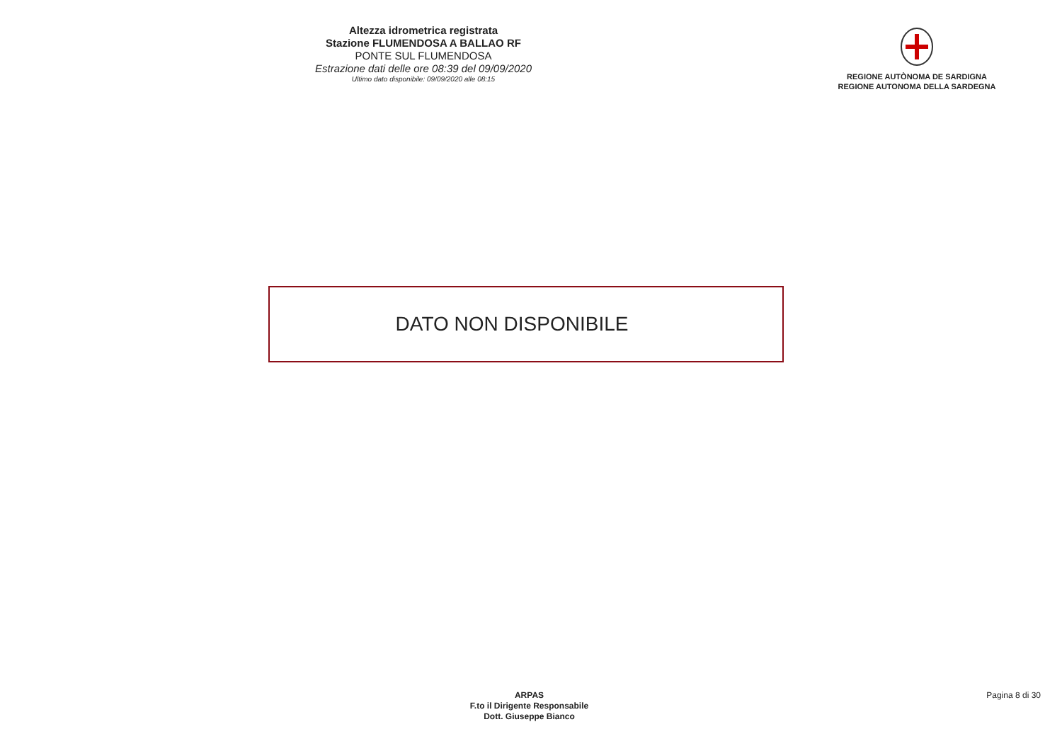Altezza idrometrica registrata
Stazione FLUMENDOSA A BALLAO RF
PONTE SUL FLUMENDOSA
Estrazione dati delle ore 08:39 del 09/09/2020
Ultimo dato disponibile: 09/09/2020 alle 08:15
REGIONE AUTÒNOMA DE SARDIGNA
REGIONE AUTONOMA DELLA SARDEGNA
DATO NON DISPONIBILE
ARPAS
F.to il Dirigente Responsabile
Dott. Giuseppe Bianco
Pagina 8 di 30